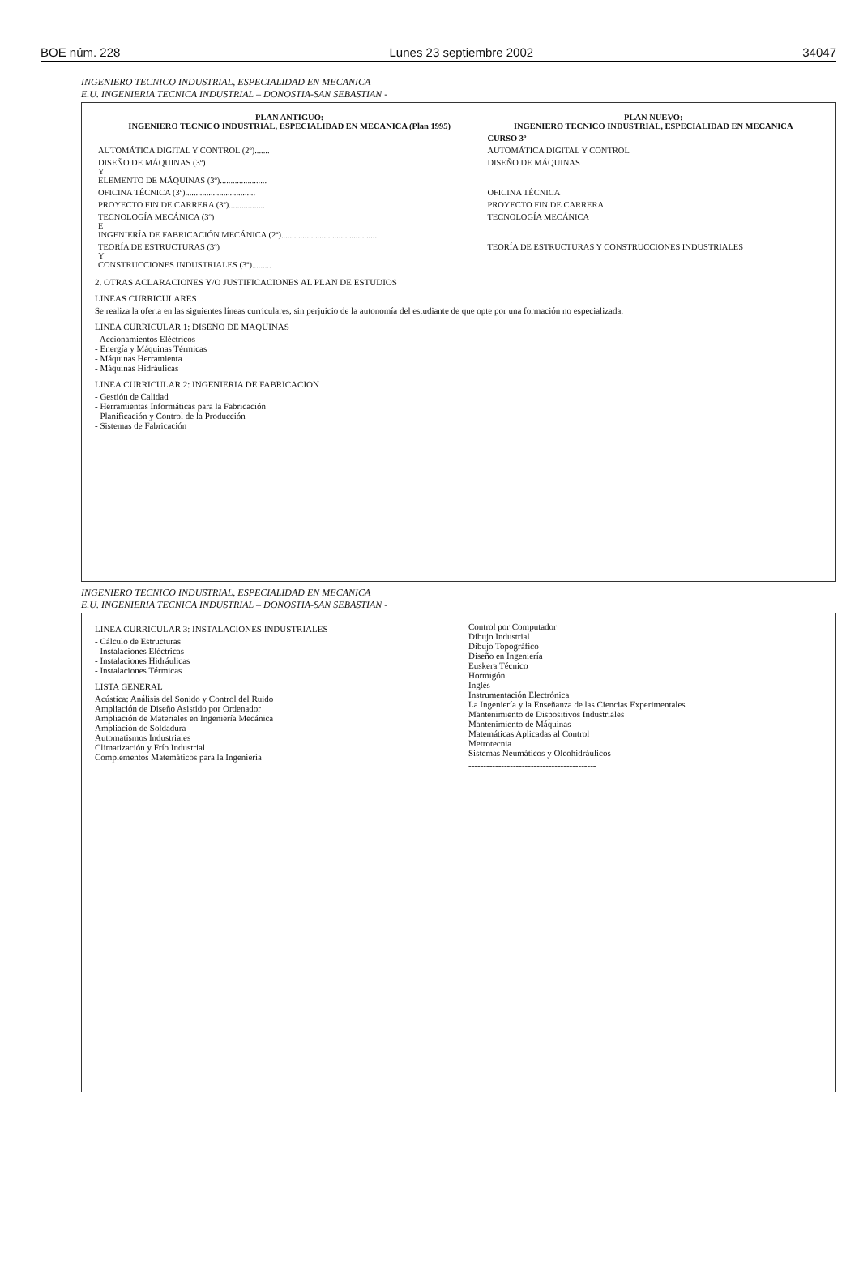BOE núm. 228 Lunes 23 septiembre 2002 34047
INGENIERO TECNICO INDUSTRIAL, ESPECIALIDAD EN MECANICA
E.U. INGENIERIA TECNICA INDUSTRIAL – DONOSTIA-SAN SEBASTIAN -
| PLAN ANTIGUO: INGENIERO TECNICO INDUSTRIAL, ESPECIALIDAD EN MECANICA (Plan 1995) | PLAN NUEVO: INGENIERO TECNICO INDUSTRIAL, ESPECIALIDAD EN MECANICA |
| --- | --- |
| | CURSO 3º |
| AUTOMÁTICA DIGITAL Y CONTROL (2º)....... | AUTOMÁTICA DIGITAL Y CONTROL |
| DISEÑO DE MÁQUINAS (3º) Y ELEMENTO DE MÁQUINAS (3º)...................... | DISEÑO DE MÁQUINAS |
| OFICINA TÉCNICA (3º)................................. | OFICINA TÉCNICA |
| PROYECTO FIN DE CARRERA (3º)................. | PROYECTO FIN DE CARRERA |
| TECNOLOGÍA MECÁNICA (3º) E INGENIERÍA DE FABRICACIÓN MECÁNICA (2º)............................................. | TECNOLOGÍA MECÁNICA |
| TEORÍA DE ESTRUCTURAS (3º) Y CONSTRUCCIONES INDUSTRIALES (3º)......... | TEORÍA DE ESTRUCTURAS Y CONSTRUCCIONES INDUSTRIALES |
2. OTRAS ACLARACIONES Y/O JUSTIFICACIONES AL PLAN DE ESTUDIOS
LINEAS CURRICULARES
Se realiza la oferta en las siguientes líneas curriculares, sin perjuicio de la autonomía del estudiante de que opte por una formación no especializada.
LINEA CURRICULAR 1: DISEÑO DE MAQUINAS
- Accionamientos Eléctricos
- Energía y Máquinas Térmicas
- Máquinas Herramienta
- Máquinas Hidráulicas
LINEA CURRICULAR 2: INGENIERIA DE FABRICACION
- Gestión de Calidad
- Herramientas Informáticas para la Fabricación
- Planificación y Control de la Producción
- Sistemas de Fabricación
INGENIERO TECNICO INDUSTRIAL, ESPECIALIDAD EN MECANICA
E.U. INGENIERIA TECNICA INDUSTRIAL – DONOSTIA-SAN SEBASTIAN -
LINEA CURRICULAR 3: INSTALACIONES INDUSTRIALES
- Cálculo de Estructuras
- Instalaciones Eléctricas
- Instalaciones Hidráulicas
- Instalaciones Térmicas
LISTA GENERAL
Acústica: Análisis del Sonido y Control del Ruido
Ampliación de Diseño Asistido por Ordenador
Ampliación de Materiales en Ingeniería Mecánica
Ampliación de Soldadura
Automatismos Industriales
Climatización y Frío Industrial
Complementos Matemáticos para la Ingeniería
Control por Computador
Dibujo Industrial
Dibujo Topográfico
Diseño en Ingeniería
Euskera Técnico
Hormigón
Inglés
Instrumentación Electrónica
La Ingeniería y la Enseñanza de las Ciencias Experimentales
Mantenimiento de Dispositivos Industriales
Mantenimiento de Máquinas
Matemáticas Aplicadas al Control
Metrotecnia
Sistemas Neumáticos y Oleohidráulicos
-------------------------------------------